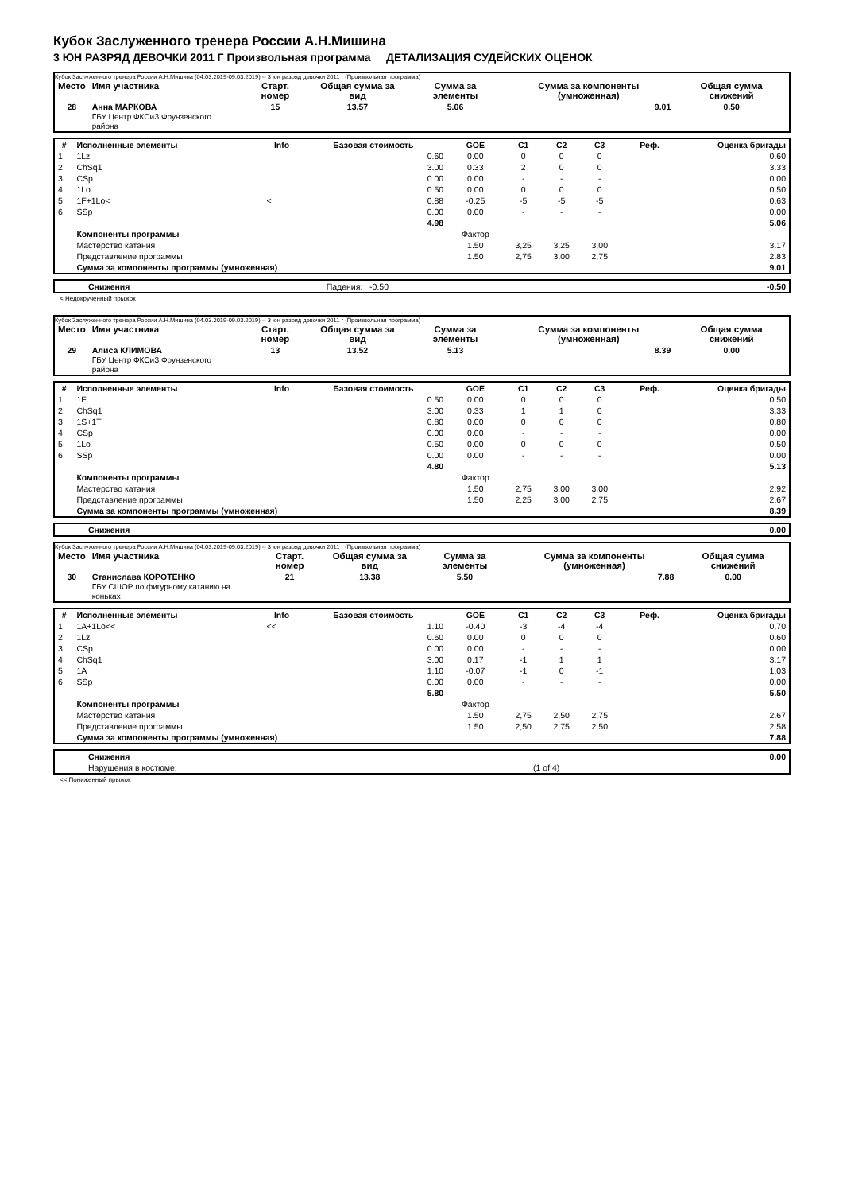Кубок Заслуженного тренера России А.Н.Мишина
3 ЮН РАЗРЯД ДЕВОЧКИ 2011 Г Произвольная программа ДЕТАЛИЗАЦИЯ СУДЕЙСКИХ ОЦЕНОК
Кубок Заслуженного тренера России А.Н.Мишина (04.03.2019-09.03.2019) -- 3 юн разряд девочки 2011 г (Произвольная программа)
| Место | Имя участника | Старт. номер | Общая сумма за вид | Сумма за элементы | Сумма за компоненты (умноженная) | Общая сумма снижений |
| --- | --- | --- | --- | --- | --- | --- |
| 28 | Анна МАРКОВА ГБУ Центр ФКСиЗ Фрунзенского района | 15 | 13.57 | 5.06 | 9.01 | 0.50 |
| # | Исполненные элементы | Info | Базовая стоимость | GOE | C1 | C2 | C3 | Реф. | Оценка бригады |
| --- | --- | --- | --- | --- | --- | --- | --- | --- | --- |
| 1 | 1Lz | | 0.60 | 0.00 | 0 | 0 | 0 | | 0.60 |
| 2 | ChSq1 | | 3.00 | 0.33 | 2 | 0 | 0 | | 3.33 |
| 3 | CSp | | 0.00 | 0.00 | - | - | - | | 0.00 |
| 4 | 1Lo | | 0.50 | 0.00 | 0 | 0 | 0 | | 0.50 |
| 5 | 1F+1Lo< | < | 0.88 | -0.25 | -5 | -5 | -5 | | 0.63 |
| 6 | SSp | | 0.00 | 0.00 | - | - | - | | 0.00 |
| | | | 4.98 | | | | | | 5.06 |
| | Компоненты программы | | | Фактор | | | | | |
| | Мастерство катания | | | 1.50 | 3,25 | 3,25 | 3,00 | | 3.17 |
| | Представление программы | | | 1.50 | 2,75 | 3,00 | 2,75 | | 2.83 |
| | Сумма за компоненты программы (умноженная) | | | | | | | | 9.01 |
| | Снижения | Падения: -0.50 | -0.50 |
< Недокрученный прыжок
Кубок Заслуженного тренера России А.Н.Мишина (04.03.2019-09.03.2019) -- 3 юн разряд девочки 2011 г (Произвольная программа)
| Место | Имя участника | Старт. номер | Общая сумма за вид | Сумма за элементы | Сумма за компоненты (умноженная) | Общая сумма снижений |
| --- | --- | --- | --- | --- | --- | --- |
| 29 | Алиса КЛИМОВА ГБУ Центр ФКСиЗ Фрунзенского района | 13 | 13.52 | 5.13 | 8.39 | 0.00 |
| # | Исполненные элементы | Info | Базовая стоимость | GOE | C1 | C2 | C3 | Реф. | Оценка бригады |
| --- | --- | --- | --- | --- | --- | --- | --- | --- | --- |
| 1 | 1F | | 0.50 | 0.00 | 0 | 0 | 0 | | 0.50 |
| 2 | ChSq1 | | 3.00 | 0.33 | 1 | 1 | 0 | | 3.33 |
| 3 | 1S+1T | | 0.80 | 0.00 | 0 | 0 | 0 | | 0.80 |
| 4 | CSp | | 0.00 | 0.00 | - | - | - | | 0.00 |
| 5 | 1Lo | | 0.50 | 0.00 | 0 | 0 | 0 | | 0.50 |
| 6 | SSp | | 0.00 | 0.00 | - | - | - | | 0.00 |
| | | | 4.80 | | | | | | 5.13 |
| | Компоненты программы | | | Фактор | | | | | |
| | Мастерство катания | | | 1.50 | 2,75 | 3,00 | 3,00 | | 2.92 |
| | Представление программы | | | 1.50 | 2,25 | 3,00 | 2,75 | | 2.67 |
| | Сумма за компоненты программы (умноженная) | | | | | | | | 8.39 |
| | Снижения | 0.00 |
Кубок Заслуженного тренера России А.Н.Мишина (04.03.2019-09.03.2019) -- 3 юн разряд девочки 2011 г (Произвольная программа)
| Место | Имя участника | Старт. номер | Общая сумма за вид | Сумма за элементы | Сумма за компоненты (умноженная) | Общая сумма снижений |
| --- | --- | --- | --- | --- | --- | --- |
| 30 | Станислава КОРОТЕНКО ГБУ СШОР по фигурному катанию на коньках | 21 | 13.38 | 5.50 | 7.88 | 0.00 |
| # | Исполненные элементы | Info | Базовая стоимость | GOE | C1 | C2 | C3 | Реф. | Оценка бригады |
| --- | --- | --- | --- | --- | --- | --- | --- | --- | --- |
| 1 | 1A+1Lo<< | << | 1.10 | -0.40 | -3 | -4 | -4 | | 0.70 |
| 2 | 1Lz | | 0.60 | 0.00 | 0 | 0 | 0 | | 0.60 |
| 3 | CSp | | 0.00 | 0.00 | - | - | - | | 0.00 |
| 4 | ChSq1 | | 3.00 | 0.17 | -1 | 1 | 1 | | 3.17 |
| 5 | 1A | | 1.10 | -0.07 | -1 | 0 | -1 | | 1.03 |
| 6 | SSp | | 0.00 | 0.00 | - | - | - | | 0.00 |
| | | | 5.80 | | | | | | 5.50 |
| | Компоненты программы | | | Фактор | | | | | |
| | Мастерство катания | | | 1.50 | 2,75 | 2,50 | 2,75 | | 2.67 |
| | Представление программы | | | 1.50 | 2,50 | 2,75 | 2,50 | | 2.58 |
| | Сумма за компоненты программы (умноженная) | | | | | | | | 7.88 |
| | Снижения | | 0.00 |
| | Нарушения в костюме: | (1 of 4) | |
<< Пониженный прыжок